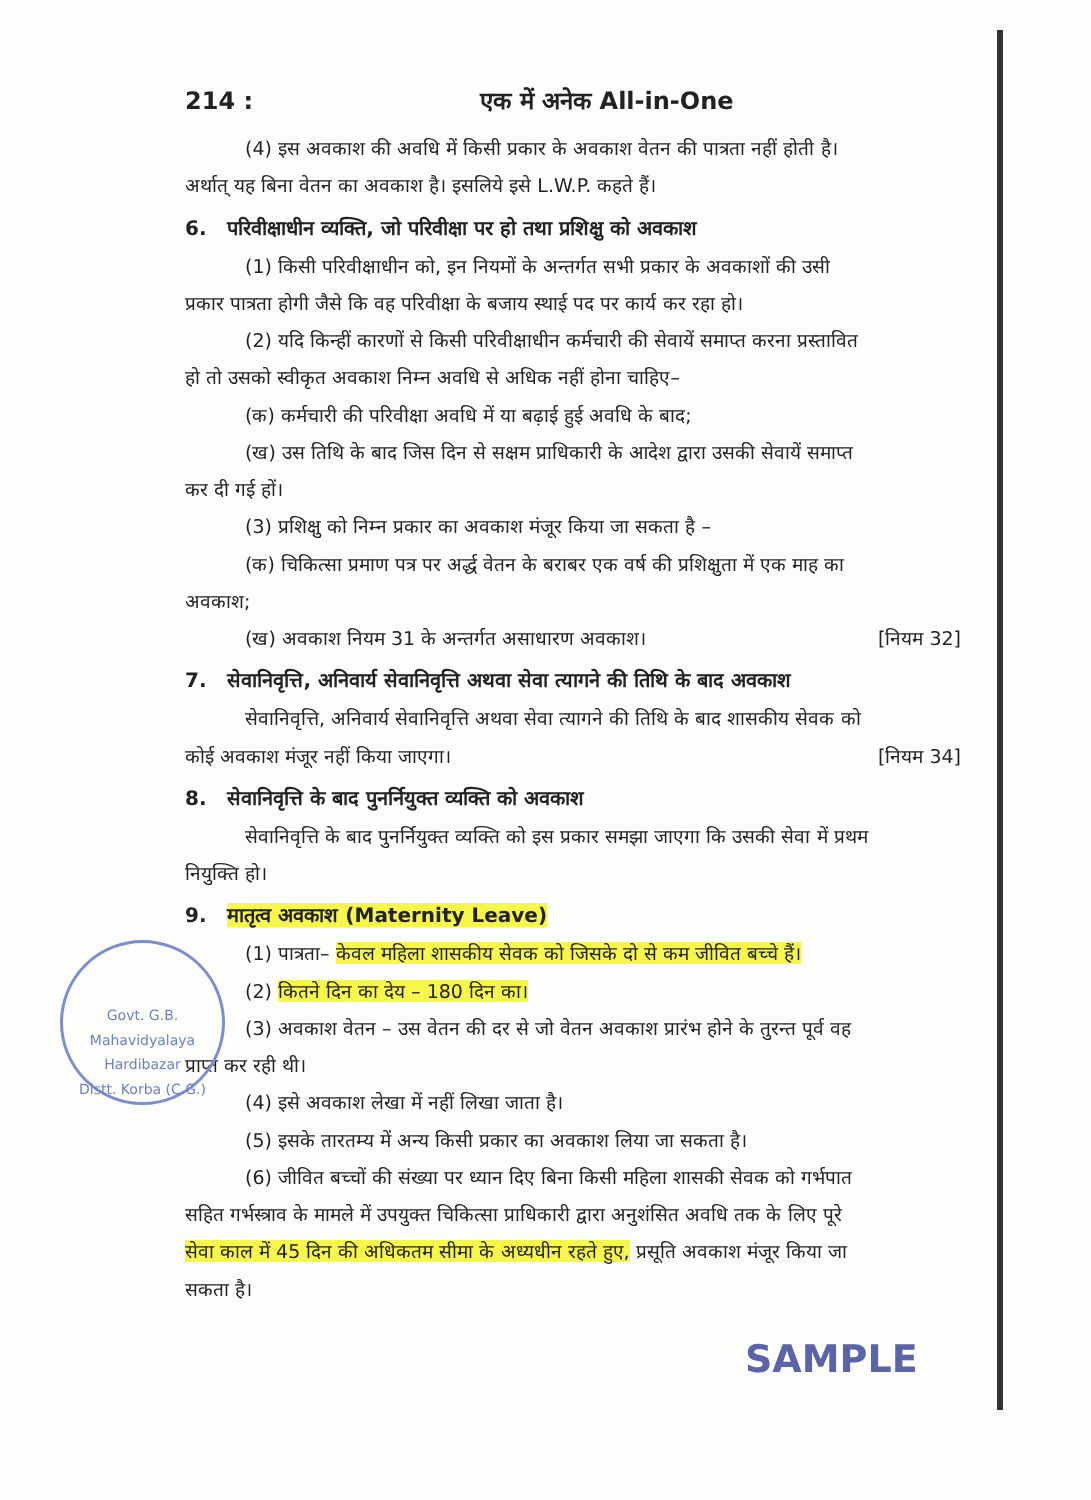Govt. G.B. Mahavidyalaya
Hardibazar
Distt. Korba (C.G.)
214 : एक में अनेक All-in-One
(4) इस अवकाश की अवधि में किसी प्रकार के अवकाश वेतन की पात्रता नहीं होती है।
अर्थात् यह बिना वेतन का अवकाश है। इसलिये इसे L.W.P. कहते हैं।
6. परिवीक्षाधीन व्यक्ति, जो परिवीक्षा पर हो तथा प्रशिक्षु को अवकाश
(1) किसी परिवीक्षाधीन को, इन नियमों के अन्तर्गत सभी प्रकार के अवकाशों की उसी
प्रकार पात्रता होगी जैसे कि वह परिवीक्षा के बजाय स्थाई पद पर कार्य कर रहा हो।
(2) यदि किन्हीं कारणों से किसी परिवीक्षाधीन कर्मचारी की सेवायें समाप्त करना प्रस्तावित
हो तो उसको स्वीकृत अवकाश निम्न अवधि से अधिक नहीं होना चाहिए–
(क) कर्मचारी की परिवीक्षा अवधि में या बढ़ाई हुई अवधि के बाद;
(ख) उस तिथि के बाद जिस दिन से सक्षम प्राधिकारी के आदेश द्वारा उसकी सेवायें समाप्त
कर दी गई हों।
(3) प्रशिक्षु को निम्न प्रकार का अवकाश मंजूर किया जा सकता है –
(क) चिकित्सा प्रमाण पत्र पर अर्द्ध वेतन के बराबर एक वर्ष की प्रशिक्षुता में एक माह का
अवकाश;
(ख) अवकाश नियम 31 के अन्तर्गत असाधारण अवकाश। [नियम 32]
7. सेवानिवृत्ति, अनिवार्य सेवानिवृत्ति अथवा सेवा त्यागने की तिथि के बाद अवकाश
सेवानिवृत्ति, अनिवार्य सेवानिवृत्ति अथवा सेवा त्यागने की तिथि के बाद शासकीय सेवक को
कोई अवकाश मंजूर नहीं किया जाएगा। [नियम 34]
8. सेवानिवृत्ति के बाद पुनर्नियुक्त व्यक्ति को अवकाश
सेवानिवृत्ति के बाद पुनर्नियुक्त व्यक्ति को इस प्रकार समझा जाएगा कि उसकी सेवा में प्रथम
नियुक्ति हो।
9. मातृत्व अवकाश (Maternity Leave)
(1) पात्रता– केवल महिला शासकीय सेवक को जिसके दो से कम जीवित बच्चे हैं।
(2) कितने दिन का देय – 180 दिन का।
(3) अवकाश वेतन – उस वेतन की दर से जो वेतन अवकाश प्रारंभ होने के तुरन्त पूर्व वह
प्राप्त कर रही थी।
(4) इसे अवकाश लेखा में नहीं लिखा जाता है।
(5) इसके तारतम्य में अन्य किसी प्रकार का अवकाश लिया जा सकता है।
(6) जीवित बच्चों की संख्या पर ध्यान दिए बिना किसी महिला शासकी सेवक को गर्भपात
सहित गर्भस्त्राव के मामले में उपयुक्त चिकित्सा प्राधिकारी द्वारा अनुशंसित अवधि तक के लिए पूरे
सेवा काल में 45 दिन की अधिकतम सीमा के अध्यधीन रहते हुए, प्रसूति अवकाश मंजूर किया जा
सकता है।
SAMPLE